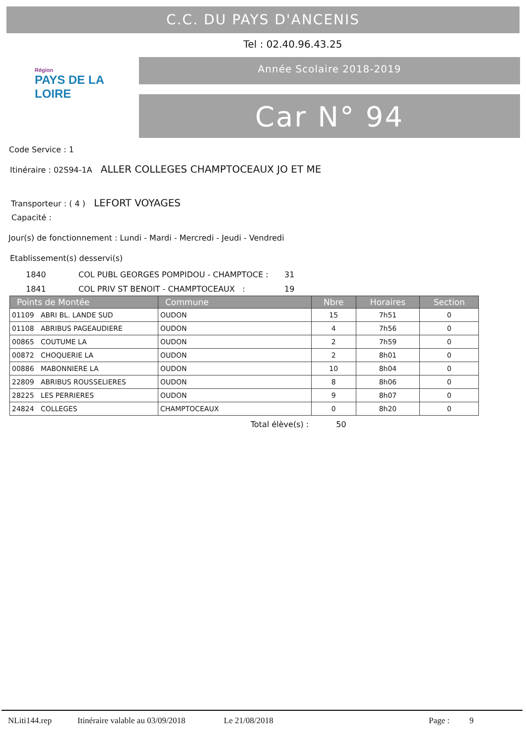C.C. DU PAYS D'ANCENIS
Tel : 02.40.96.43.25
Région
PAYS DE LA LOIRE
Année Scolaire 2018-2019
Car N° 94
Code Service : 1
Itinéraire : 02S94-1A ALLER COLLEGES CHAMPTOCEAUX JO ET ME
Transporteur : ( 4 ) LEFORT VOYAGES
Capacité :
Jour(s) de fonctionnement : Lundi - Mardi - Mercredi - Jeudi - Vendredi
Etablissement(s) desservi(s)
1840 COL PUBL GEORGES POMPIDOU - CHAMPTOCE : 31
1841 COL PRIV ST BENOIT - CHAMPTOCEAUX : 19
| Points de Montée | Commune | Nbre | Horaires | Section |
| --- | --- | --- | --- | --- |
| 01109 ABRI BL. LANDE SUD | OUDON | 15 | 7h51 | 0 |
| 01108 ABRIBUS PAGEAUDIERE | OUDON | 4 | 7h56 | 0 |
| 00865 COUTUME LA | OUDON | 2 | 7h59 | 0 |
| 00872 CHOQUERIE LA | OUDON | 2 | 8h01 | 0 |
| 00886 MABONNIERE LA | OUDON | 10 | 8h04 | 0 |
| 22809 ABRIBUS ROUSSELIERES | OUDON | 8 | 8h06 | 0 |
| 28225 LES PERRIERES | OUDON | 9 | 8h07 | 0 |
| 24824 COLLEGES | CHAMPTOCEAUX | 0 | 8h20 | 0 |
Total élève(s) : 50
NLiti144.rep Itinéraire valable au 03/09/2018 Le 21/08/2018 Page : 9